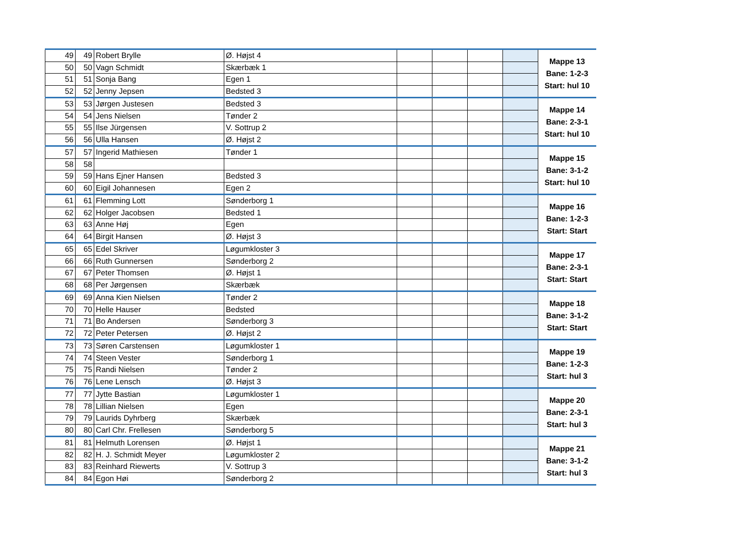| 49 | 49 | Robert Brylle | Ø. Højst 4 | | | | | Mappe 13 Bane: 1-2-3 Start: hul 10 |
| 50 | 50 | Vagn Schmidt | Skærbæk 1 | | | | | |
| 51 | 51 | Sonja Bang | Egen 1 | | | | | |
| 52 | 52 | Jenny Jepsen | Bedsted 3 | | | | | |
| 53 | 53 | Jørgen Justesen | Bedsted 3 | | | | | Mappe 14 Bane: 2-3-1 Start: hul 10 |
| 54 | 54 | Jens Nielsen | Tønder 2 | | | | | |
| 55 | 55 | Ilse Jürgensen | V. Sottrup 2 | | | | | |
| 56 | 56 | Ulla Hansen | Ø. Højst 2 | | | | | |
| 57 | 57 | Ingerid Mathiesen | Tønder 1 | | | | | Mappe 15 Bane: 3-1-2 Start: hul 10 |
| 58 | 58 | | | | | | | |
| 59 | 59 | Hans Ejner Hansen | Bedsted 3 | | | | | |
| 60 | 60 | Eigil Johannesen | Egen 2 | | | | | |
| 61 | 61 | Flemming Lott | Sønderborg 1 | | | | | Mappe 16 Bane: 1-2-3 Start: Start |
| 62 | 62 | Holger Jacobsen | Bedsted 1 | | | | | |
| 63 | 63 | Anne Høj | Egen | | | | | |
| 64 | 64 | Birgit Hansen | Ø. Højst 3 | | | | | |
| 65 | 65 | Edel Skriver | Løgumkloster 3 | | | | | Mappe 17 Bane: 2-3-1 Start: Start |
| 66 | 66 | Ruth Gunnersen | Sønderborg 2 | | | | | |
| 67 | 67 | Peter Thomsen | Ø. Højst 1 | | | | | |
| 68 | 68 | Per Jørgensen | Skærbæk | | | | | |
| 69 | 69 | Anna Kien Nielsen | Tønder 2 | | | | | Mappe 18 Bane: 3-1-2 Start: Start |
| 70 | 70 | Helle Hauser | Bedsted | | | | | |
| 71 | 71 | Bo Andersen | Sønderborg 3 | | | | | |
| 72 | 72 | Peter Petersen | Ø. Højst 2 | | | | | |
| 73 | 73 | Søren Carstensen | Løgumkloster 1 | | | | | Mappe 19 Bane: 1-2-3 Start: hul 3 |
| 74 | 74 | Steen Vester | Sønderborg 1 | | | | | |
| 75 | 75 | Randi Nielsen | Tønder 2 | | | | | |
| 76 | 76 | Lene Lensch | Ø. Højst 3 | | | | | |
| 77 | 77 | Jytte Bastian | Løgumkloster 1 | | | | | Mappe 20 Bane: 2-3-1 Start: hul 3 |
| 78 | 78 | Lillian Nielsen | Egen | | | | | |
| 79 | 79 | Laurids Dyhrberg | Skærbæk | | | | | |
| 80 | 80 | Carl Chr. Frellesen | Sønderborg 5 | | | | | |
| 81 | 81 | Helmuth Lorensen | Ø. Højst 1 | | | | | Mappe 21 Bane: 3-1-2 Start: hul 3 |
| 82 | 82 | H. J. Schmidt Meyer | Løgumkloster 2 | | | | | |
| 83 | 83 | Reinhard Riewerts | V. Sottrup 3 | | | | | |
| 84 | 84 | Egon Høi | Sønderborg 2 | | | | | |